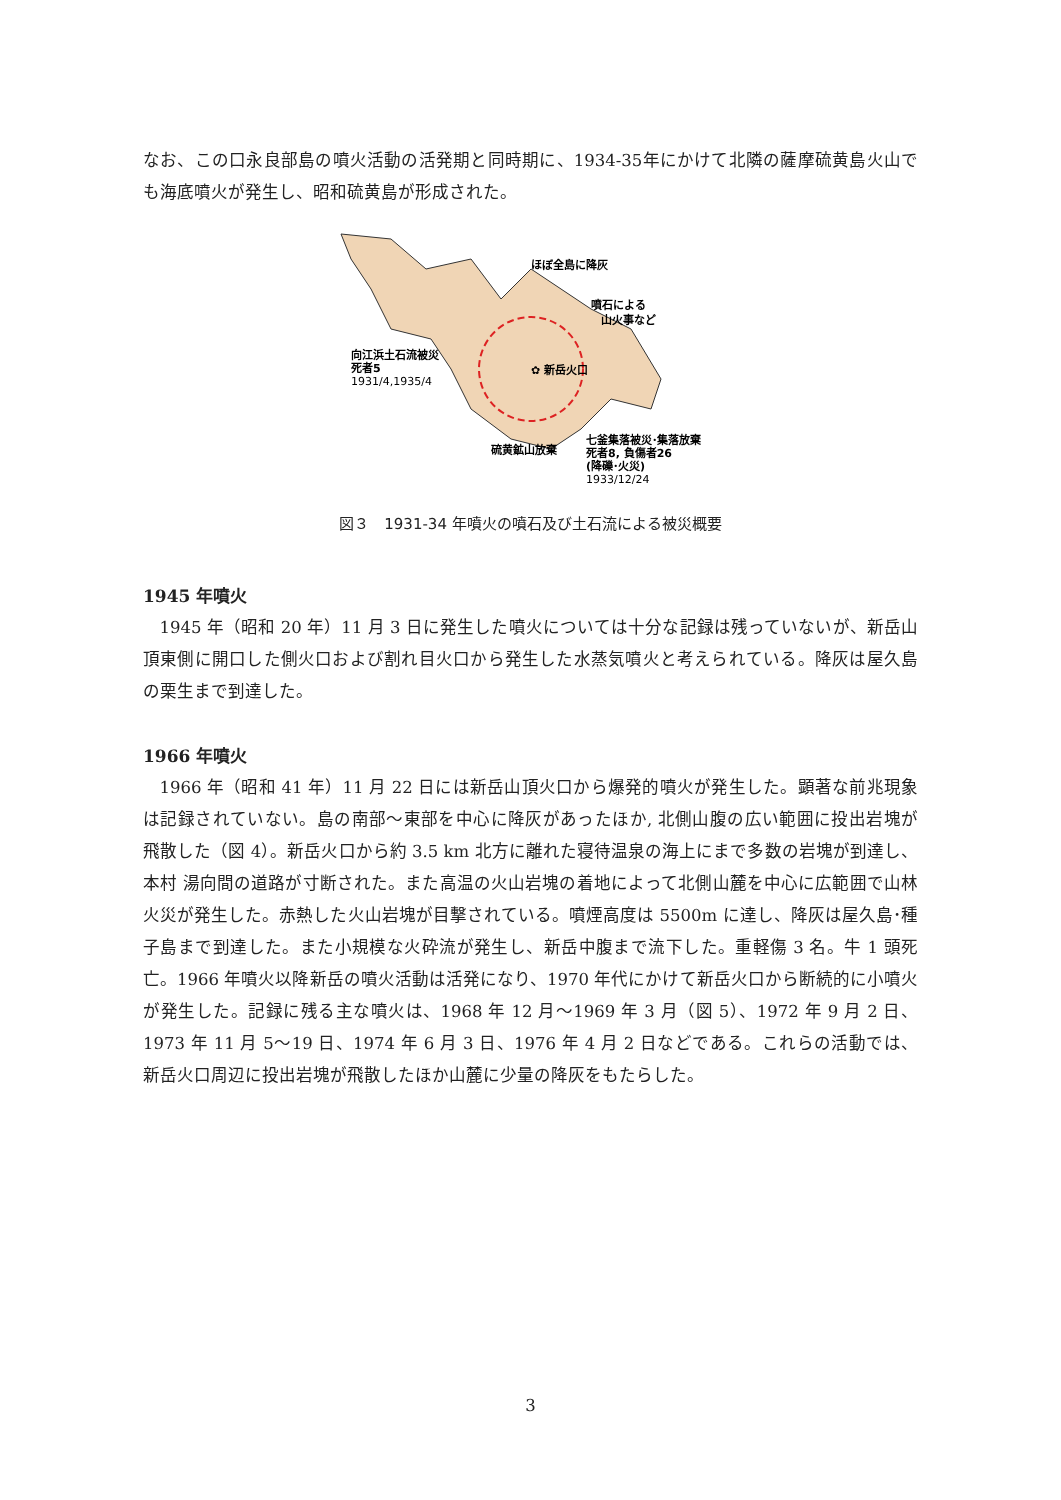なお、この口永良部島の噴火活動の活発期と同時期に、1934-35年にかけて北隣の薩摩硫黄島火山でも海底噴火が発生し、昭和硫黄島が形成された。
✿ 新岳火口
ほぼ全島に降灰
噴石による
山火事など
向江浜土石流被災
死者5
1931/4,1935/4
硫黄鉱山放棄
七釜集落被災･集落放棄
死者8, 負傷者26
(降礫･火災)
1933/12/24
図３　1931-34 年噴火の噴石及び土石流による被災概要
1945 年噴火
1945 年（昭和 20 年）11 月 3 日に発生した噴火については十分な記録は残っていないが、新岳山頂東側に開口した側火口および割れ目火口から発生した水蒸気噴火と考えられている。降灰は屋久島の栗生まで到達した。
1966 年噴火
1966 年（昭和 41 年）11 月 22 日には新岳山頂火口から爆発的噴火が発生した。顕著な前兆現象は記録されていない。島の南部～東部を中心に降灰があったほか, 北側山腹の広い範囲に投出岩塊が飛散した（図 4）。新岳火口から約 3.5 km 北方に離れた寝待温泉の海上にまで多数の岩塊が到達し、本村 湯向間の道路が寸断された。また高温の火山岩塊の着地によって北側山麓を中心に広範囲で山林火災が発生した。赤熱した火山岩塊が目撃されている。噴煙高度は 5500m に達し、降灰は屋久島･種子島まで到達した。また小規模な火砕流が発生し、新岳中腹まで流下した。重軽傷 3 名。牛 1 頭死亡。1966 年噴火以降新岳の噴火活動は活発になり、1970 年代にかけて新岳火口から断続的に小噴火が発生した。記録に残る主な噴火は、1968 年 12 月～1969 年 3 月（図 5）、1972 年 9 月 2 日、1973 年 11 月 5～19 日、1974 年 6 月 3 日、1976 年 4 月 2 日などである。これらの活動では、新岳火口周辺に投出岩塊が飛散したほか山麓に少量の降灰をもたらした。
3